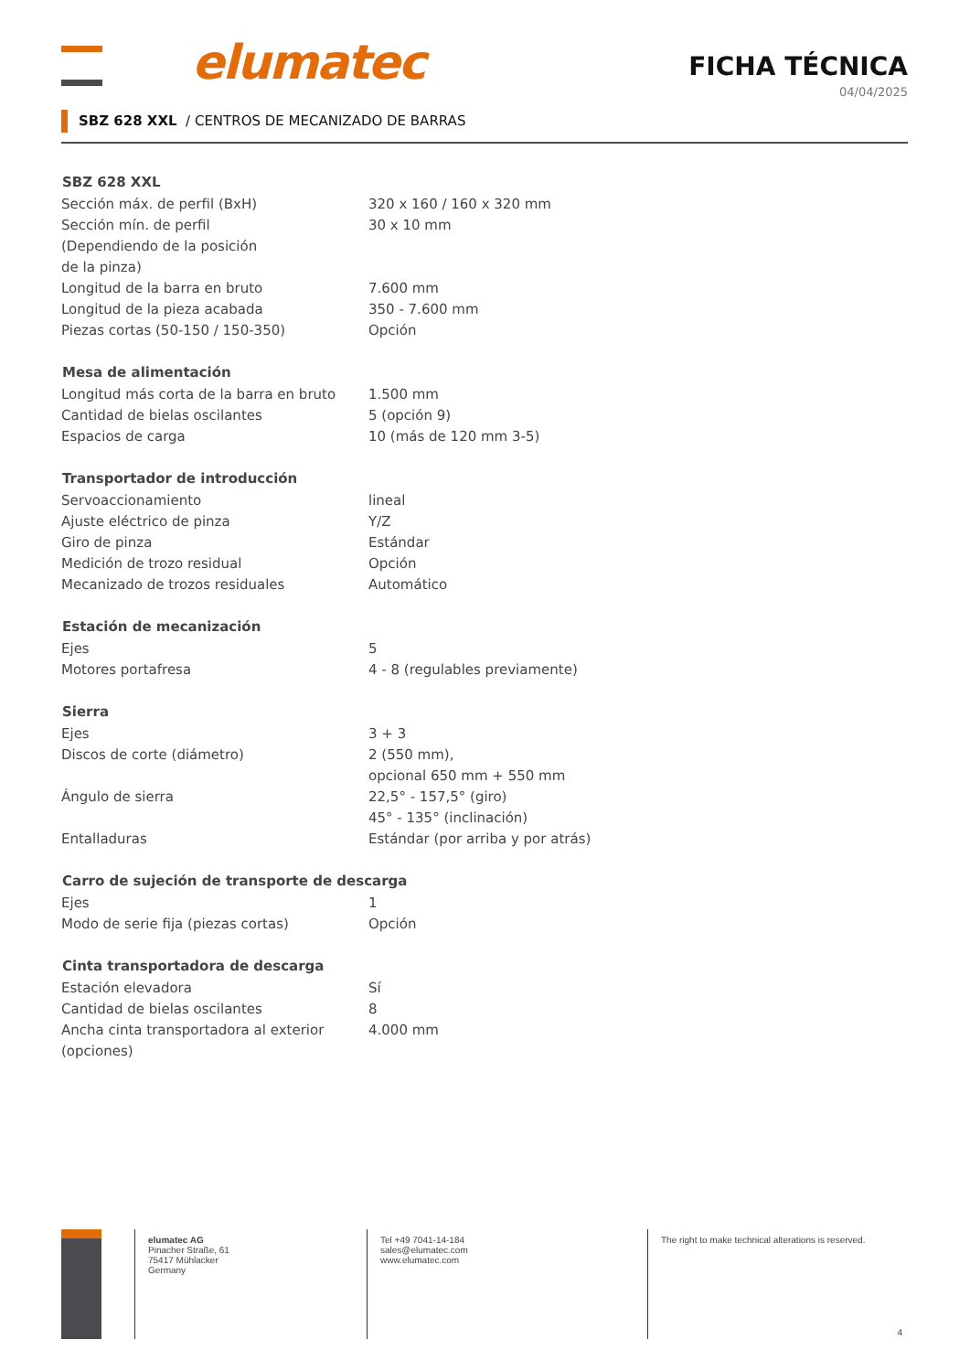elumatec
FICHA TÉCNICA
04/04/2025
SBZ 628 XXL / CENTROS DE MECANIZADO DE BARRAS
| SBZ 628 XXL | |
| --- | --- |
| Sección máx. de perfil (BxH) | 320 x 160 / 160 x 320 mm |
| Sección mín. de perfil (Dependiendo de la posición de la pinza) | 30 x 10 mm |
| Longitud de la barra en bruto | 7.600 mm |
| Longitud de la pieza acabada | 350 - 7.600 mm |
| Piezas cortas (50-150 / 150-350) | Opción |
| Mesa de alimentación | |
| Longitud más corta de la barra en bruto | 1.500 mm |
| Cantidad de bielas oscilantes | 5 (opción 9) |
| Espacios de carga | 10 (más de 120 mm 3-5) |
| Transportador de introducción | |
| Servoaccionamiento | lineal |
| Ajuste eléctrico de pinza | Y/Z |
| Giro de pinza | Estándar |
| Medición de trozo residual | Opción |
| Mecanizado de trozos residuales | Automático |
| Estación de mecanización | |
| Ejes | 5 |
| Motores portafresa | 4 - 8 (regulables previamente) |
| Sierra | |
| Ejes | 3 + 3 |
| Discos de corte (diámetro) | 2 (550 mm), opcional 650 mm + 550 mm |
| Ángulo de sierra | 22,5° - 157,5° (giro) 45° - 135° (inclinación) |
| Entalladuras | Estándar (por arriba y por atrás) |
| Carro de sujeción de transporte de descarga | |
| Ejes | 1 |
| Modo de serie fija (piezas cortas) | Opción |
| Cinta transportadora de descarga | |
| Estación elevadora | Sí |
| Cantidad de bielas oscilantes | 8 |
| Ancha cinta transportadora al exterior (opciones) | 4.000 mm |
elumatec AG
Pinacher Straße, 61
75417 Mühlacker
Germany
Tel +49 7041-14-184
sales@elumatec.com
www.elumatec.com
The right to make technical alterations is reserved.
4